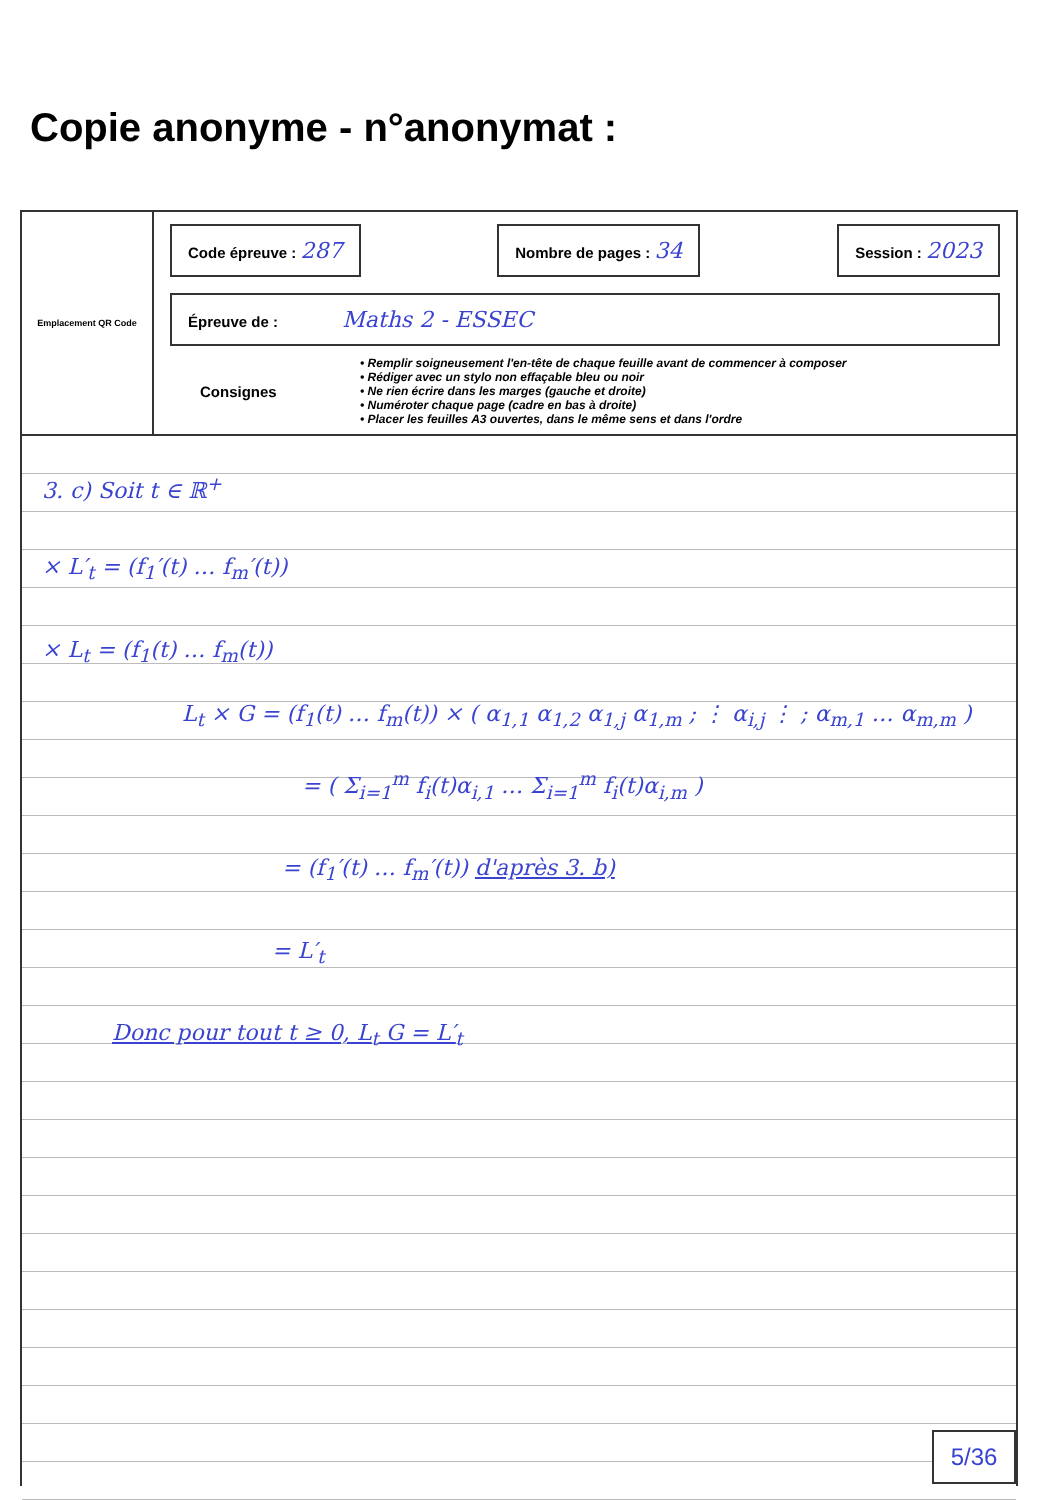Copie anonyme - n°anonymat :
Emplacement QR Code
Code épreuve : 287
Nombre de pages : 34
Session : 2023
Épreuve de : Maths 2 - ESSEC
Consignes
• Remplir soigneusement l'en-tête de chaque feuille avant de commencer à composer
• Rédiger avec un stylo non effaçable bleu ou noir
• Ne rien écrire dans les marges (gauche et droite)
• Numéroter chaque page (cadre en bas à droite)
• Placer les feuilles A3 ouvertes, dans le même sens et dans l'ordre
3. c) Soit t ∈ ℝ<sup>+</sup>
× L′<sub>t</sub> = (f<sub>1</sub>′(t) … f<sub>m</sub>′(t))
× L<sub>t</sub> = (f<sub>1</sub>(t) … f<sub>m</sub>(t))
L<sub>t</sub> × G = (f<sub>1</sub>(t) … f<sub>m</sub>(t)) × ( α<sub>1,1</sub> α<sub>1,2</sub> α<sub>1,j</sub> α<sub>1,m</sub> ; ⋮ α<sub>i,j</sub> ⋮ ; α<sub>m,1</sub> … α<sub>m,m</sub> )
= ( Σ<sub>i=1</sub><sup>m</sup> f<sub>i</sub>(t)α<sub>i,1</sub> … Σ<sub>i=1</sub><sup>m</sup> f<sub>i</sub>(t)α<sub>i,m</sub> )
= (f<sub>1</sub>′(t) … f<sub>m</sub>′(t)) d'après 3. b)
= L′<sub>t</sub>
Donc pour tout t ≥ 0, L<sub>t</sub> G = L′<sub>t</sub>
5/36